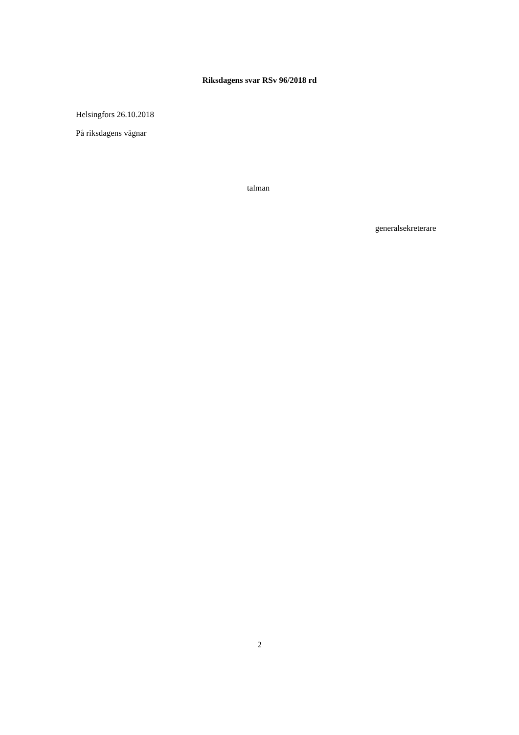Riksdagens svar RSv 96/2018 rd
Helsingfors 26.10.2018
På riksdagens vägnar
talman
generalsekreterare
2